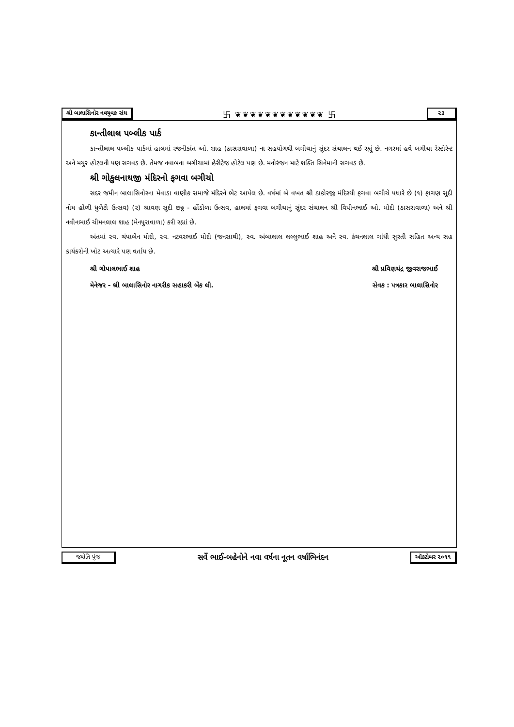શ્રી બાલાસિનોર નવયુવક સંઘ 卐 ❦❦❦❦❦❦❦❦❦❦❦❦ 卐 ૨૩
કાન્તીલાલ પબ્લીક પાર્ક
કાન્તીલાલ પબ્લીક પાર્કમાં હાલમાં રજનીકાંત ઓ. શાહ (ઠાસરાવાળા) ના સહયોગથી બગીચાનું સુંદર સંચાલન થઈ રહ્યું છે. નગરમાં હવે બગીચા રેસ્ટોરેન્ટ અને મયુર હોટલની પણ સગવડ છે. તેમજ નવાબના બગીચામાં હેરીટેજ હોટેલ પણ છે. મનોરંજન માટે શક્તિ સિનેમાની સગવડ છે.
શ્રી ગોકુલનાથજી મંદિરનો ફગવા બગીચો
સદર જમીન બાલાસિનોરના મેવાડા વાણીક સમાજે મંદિરને ભેટ આપેલ છે. વર્ષમાં બે વખત શ્રી ઠાકોરજી મંદિરથી ફગવા બગીચે પધારે છે (૧) ફાગણ સુદી નોમ હોળી ધુળેટી ઉત્સવ) (૨) શ્રાવણ સુદી છઠ્ઠ - હીંડોળા ઉત્સવ, હાલમાં ફગવા બગીચાનું સુંદર સંચાલન શ્રી વિપીનભાઈ ઓ. મોદી (ઠાસરાવાળા) અને શ્રી નવીનભાઈ ચીમનલાલ શાહ (મેનપુરાવાળા) કરી રહ્યાં છે.
અંતમાં સ્વ. ચંપાબેન મોદી, સ્વ. નટવરભાઈ મોદી (જનસાથી), સ્વ. અંબાલાલ લલ્લુભાઈ શાહ અને સ્વ. કંચનલાલ ગાંધી સુરતી સહિત અન્ય સહ કાર્યકરોની ખોટ અત્યારે પણ વર્તાય છે.
શ્રી ગોપાલભાઈ શાહ શ્રી પ્રવિણચંદ્ર જીવરાજભાઈ
મેનેજર - શ્રી બાલાસિનોર નાગરીક સહાકરી બેંક લી. સેવક : પત્રકાર બાલાસિનોર
જ્યોતિ પુંજ સર્વે ભાઈ-બહેનોને નવા વર્ષના નૂતન વર્ષાભિનંદન ઑક્ટોબર ૨૦૧૧